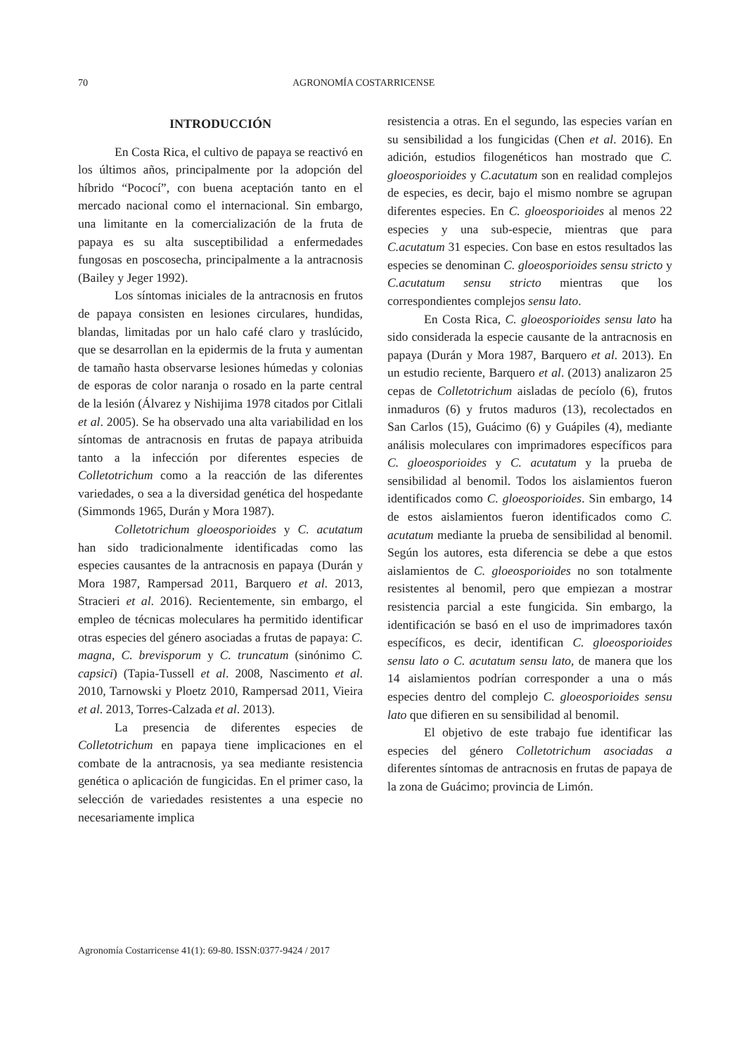70 AGRONOMÍA COSTARRICENSE
INTRODUCCIÓN
En Costa Rica, el cultivo de papaya se reactivó en los últimos años, principalmente por la adopción del híbrido “Pococí”, con buena aceptación tanto en el mercado nacional como el internacional. Sin embargo, una limitante en la comercialización de la fruta de papaya es su alta susceptibilidad a enfermedades fungosas en poscosecha, principalmente a la antracnosis (Bailey y Jeger 1992).
Los síntomas iniciales de la antracnosis en frutos de papaya consisten en lesiones circulares, hundidas, blandas, limitadas por un halo café claro y traslúcido, que se desarrollan en la epidermis de la fruta y aumentan de tamaño hasta observarse lesiones húmedas y colonias de esporas de color naranja o rosado en la parte central de la lesión (Álvarez y Nishijima 1978 citados por Citlali et al. 2005). Se ha observado una alta variabilidad en los síntomas de antracnosis en frutas de papaya atribuida tanto a la infección por diferentes especies de Colletotrichum como a la reacción de las diferentes variedades, o sea a la diversidad genética del hospedante (Simmonds 1965, Durán y Mora 1987).
Colletotrichum gloeosporioides y C. acutatum han sido tradicionalmente identificadas como las especies causantes de la antracnosis en papaya (Durán y Mora 1987, Rampersad 2011, Barquero et al. 2013, Stracieri et al. 2016). Recientemente, sin embargo, el empleo de técnicas moleculares ha permitido identificar otras especies del género asociadas a frutas de papaya: C. magna, C. brevisporum y C. truncatum (sinónimo C. capsici) (Tapia-Tussell et al. 2008, Nascimento et al. 2010, Tarnowski y Ploetz 2010, Rampersad 2011, Vieira et al. 2013, Torres-Calzada et al. 2013).
La presencia de diferentes especies de Colletotrichum en papaya tiene implicaciones en el combate de la antracnosis, ya sea mediante resistencia genética o aplicación de fungicidas. En el primer caso, la selección de variedades resistentes a una especie no necesariamente implica
resistencia a otras. En el segundo, las especies varían en su sensibilidad a los fungicidas (Chen et al. 2016). En adición, estudios filogenéticos han mostrado que C. gloeosporioides y C.acutatum son en realidad complejos de especies, es decir, bajo el mismo nombre se agrupan diferentes especies. En C. gloeosporioides al menos 22 especies y una sub-especie, mientras que para C.acutatum 31 especies. Con base en estos resultados las especies se denominan C. gloeosporioides sensu stricto y C.acutatum sensu stricto mientras que los correspondientes complejos sensu lato.
En Costa Rica, C. gloeosporioides sensu lato ha sido considerada la especie causante de la antracnosis en papaya (Durán y Mora 1987, Barquero et al. 2013). En un estudio reciente, Barquero et al. (2013) analizaron 25 cepas de Colletotrichum aisladas de pecíolo (6), frutos inmaduros (6) y frutos maduros (13), recolectados en San Carlos (15), Guácimo (6) y Guápiles (4), mediante análisis moleculares con imprimadores específicos para C. gloeosporioides y C. acutatum y la prueba de sensibilidad al benomil. Todos los aislamientos fueron identificados como C. gloeosporioides. Sin embargo, 14 de estos aislamientos fueron identificados como C. acutatum mediante la prueba de sensibilidad al benomil. Según los autores, esta diferencia se debe a que estos aislamientos de C. gloeosporioides no son totalmente resistentes al benomil, pero que empiezan a mostrar resistencia parcial a este fungicida. Sin embargo, la identificación se basó en el uso de imprimadores taxón específicos, es decir, identifican C. gloeosporioides sensu lato o C. acutatum sensu lato, de manera que los 14 aislamientos podrían corresponder a una o más especies dentro del complejo C. gloeosporioides sensu lato que difieren en su sensibilidad al benomil.
El objetivo de este trabajo fue identificar las especies del género Colletotrichum asociadas a diferentes síntomas de antracnosis en frutas de papaya de la zona de Guácimo; provincia de Limón.
Agronomía Costarricense 41(1): 69-80. ISSN:0377-9424 / 2017